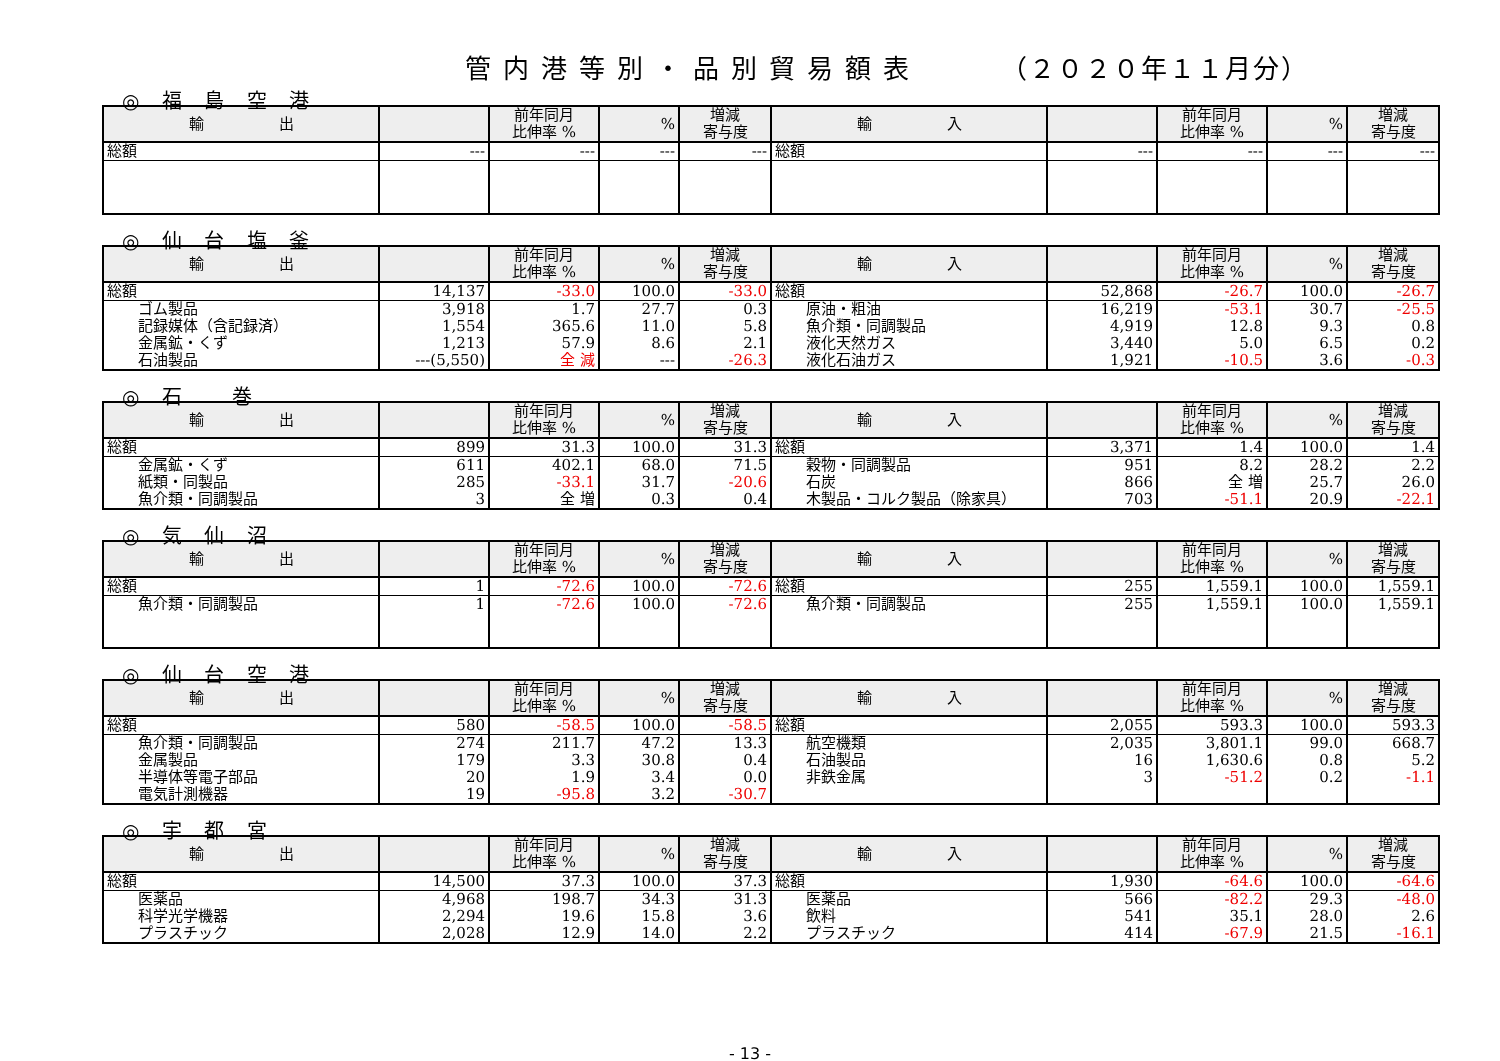管内港等別・品別貿易額表 （２０２０年１１月分）
◎ 福 島 空 港
| 輸 出 | | 前年同月 比伸率 % | % | 増減 寄与度 | 輸 入 | | 前年同月 比伸率 % | % | 増減 寄与度 |
| --- | --- | --- | --- | --- | --- | --- | --- | --- | --- |
| 総額 | --- | --- | --- | --- | 総額 | --- | --- | --- | --- |
◎ 仙 台 塩 釜
| 輸 出 | | 前年同月 比伸率 % | % | 増減 寄与度 | 輸 入 | | 前年同月 比伸率 % | % | 増減 寄与度 |
| --- | --- | --- | --- | --- | --- | --- | --- | --- | --- |
| 総額 | 14,137 | -33.0 | 100.0 | -33.0 | 総額 | 52,868 | -26.7 | 100.0 | -26.7 |
| ゴム製品 | 3,918 | 1.7 | 27.7 | 0.3 | 原油・粗油 | 16,219 | -53.1 | 30.7 | -25.5 |
| 記録媒体（含記録済） | 1,554 | 365.6 | 11.0 | 5.8 | 魚介類・同調製品 | 4,919 | 12.8 | 9.3 | 0.8 |
| 金属鉱・くず | 1,213 | 57.9 | 8.6 | 2.1 | 液化天然ガス | 3,440 | 5.0 | 6.5 | 0.2 |
| 石油製品 | ---(5,550) | 全 減 | --- | -26.3 | 液化石油ガス | 1,921 | -10.5 | 3.6 | -0.3 |
◎ 石　 巻
| 輸 出 | | 前年同月 比伸率 % | % | 増減 寄与度 | 輸 入 | | 前年同月 比伸率 % | % | 増減 寄与度 |
| --- | --- | --- | --- | --- | --- | --- | --- | --- | --- |
| 総額 | 899 | 31.3 | 100.0 | 31.3 | 総額 | 3,371 | 1.4 | 100.0 | 1.4 |
| 金属鉱・くず | 611 | 402.1 | 68.0 | 71.5 | 穀物・同調製品 | 951 | 8.2 | 28.2 | 2.2 |
| 紙類・同製品 | 285 | -33.1 | 31.7 | -20.6 | 石炭 | 866 | 全 増 | 25.7 | 26.0 |
| 魚介類・同調製品 | 3 | 全 増 | 0.3 | 0.4 | 木製品・コルク製品（除家具） | 703 | -51.1 | 20.9 | -22.1 |
◎ 気 仙 沼
| 輸 出 | | 前年同月 比伸率 % | % | 増減 寄与度 | 輸 入 | | 前年同月 比伸率 % | % | 増減 寄与度 |
| --- | --- | --- | --- | --- | --- | --- | --- | --- | --- |
| 総額 | 1 | -72.6 | 100.0 | -72.6 | 総額 | 255 | 1,559.1 | 100.0 | 1,559.1 |
| 魚介類・同調製品 | 1 | -72.6 | 100.0 | -72.6 | 魚介類・同調製品 | 255 | 1,559.1 | 100.0 | 1,559.1 |
◎ 仙 台 空 港
| 輸 出 | | 前年同月 比伸率 % | % | 増減 寄与度 | 輸 入 | | 前年同月 比伸率 % | % | 増減 寄与度 |
| --- | --- | --- | --- | --- | --- | --- | --- | --- | --- |
| 総額 | 580 | -58.5 | 100.0 | -58.5 | 総額 | 2,055 | 593.3 | 100.0 | 593.3 |
| 魚介類・同調製品 | 274 | 211.7 | 47.2 | 13.3 | 航空機類 | 2,035 | 3,801.1 | 99.0 | 668.7 |
| 金属製品 | 179 | 3.3 | 30.8 | 0.4 | 石油製品 | 16 | 1,630.6 | 0.8 | 5.2 |
| 半導体等電子部品 | 20 | 1.9 | 3.4 | 0.0 | 非鉄金属 | 3 | -51.2 | 0.2 | -1.1 |
| 電気計測機器 | 19 | -95.8 | 3.2 | -30.7 | | | | | |
◎ 宇 都 宮
| 輸 出 | | 前年同月 比伸率 % | % | 増減 寄与度 | 輸 入 | | 前年同月 比伸率 % | % | 増減 寄与度 |
| --- | --- | --- | --- | --- | --- | --- | --- | --- | --- |
| 総額 | 14,500 | 37.3 | 100.0 | 37.3 | 総額 | 1,930 | -64.6 | 100.0 | -64.6 |
| 医薬品 | 4,968 | 198.7 | 34.3 | 31.3 | 医薬品 | 566 | -82.2 | 29.3 | -48.0 |
| 科学光学機器 | 2,294 | 19.6 | 15.8 | 3.6 | 飲料 | 541 | 35.1 | 28.0 | 2.6 |
| プラスチック | 2,028 | 12.9 | 14.0 | 2.2 | プラスチック | 414 | -67.9 | 21.5 | -16.1 |
- 13 -